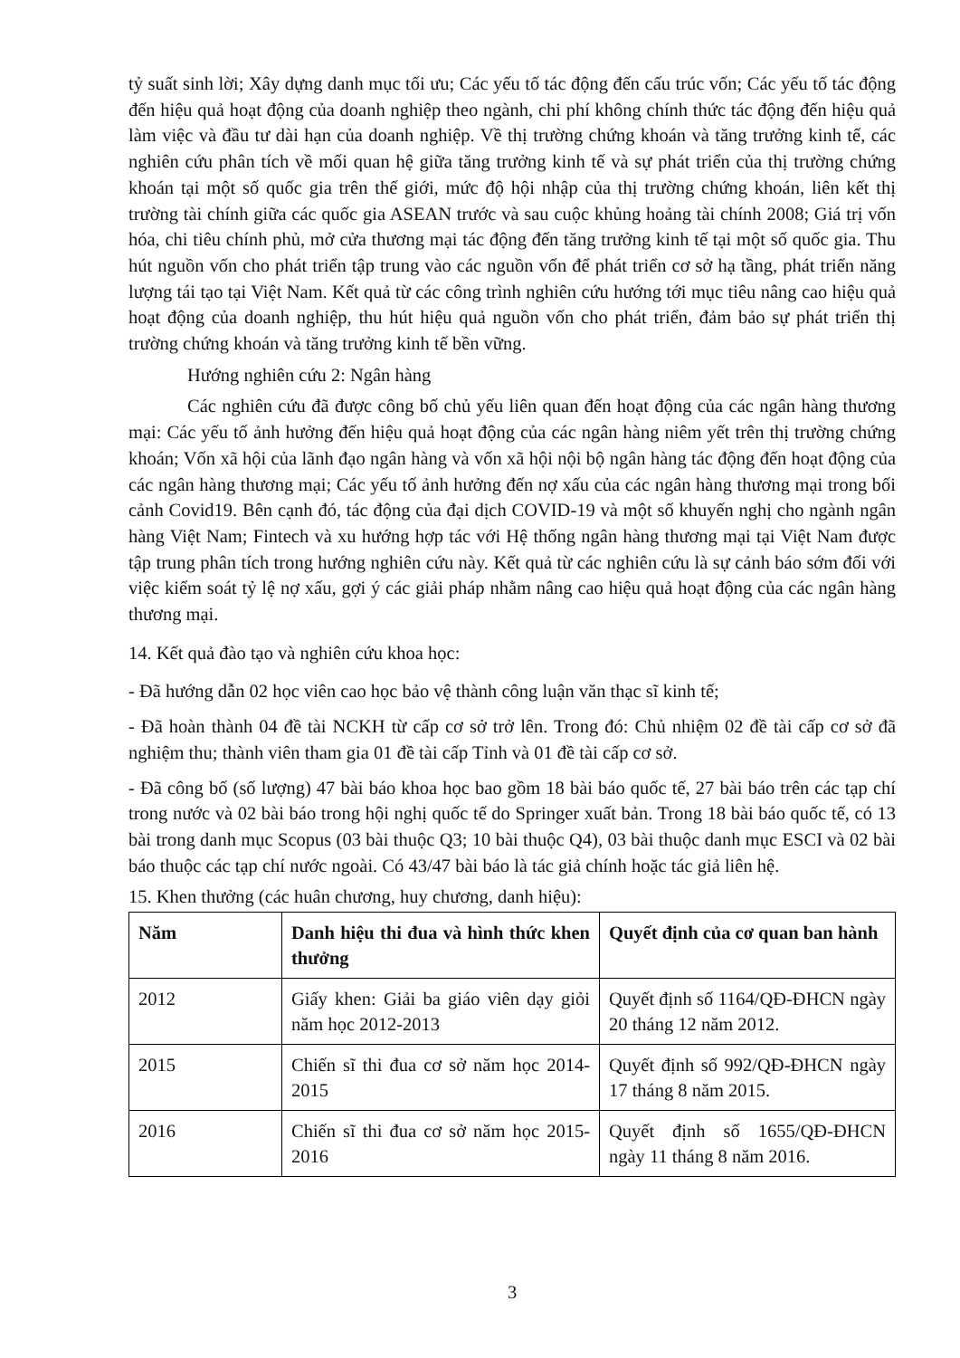tỷ suất sinh lời; Xây dựng danh mục tối ưu; Các yếu tố tác động đến cấu trúc vốn; Các yếu tố tác động đến hiệu quả hoạt động của doanh nghiệp theo ngành, chi phí không chính thức tác động đến hiệu quả làm việc và đầu tư dài hạn của doanh nghiệp. Về thị trường chứng khoán và tăng trưởng kinh tế, các nghiên cứu phân tích về mối quan hệ giữa tăng trưởng kinh tế và sự phát triển của thị trường chứng khoán tại một số quốc gia trên thế giới, mức độ hội nhập của thị trường chứng khoán, liên kết thị trường tài chính giữa các quốc gia ASEAN trước và sau cuộc khủng hoảng tài chính 2008; Giá trị vốn hóa, chi tiêu chính phủ, mở cửa thương mại tác động đến tăng trưởng kinh tế tại một số quốc gia. Thu hút nguồn vốn cho phát triển tập trung vào các nguồn vốn để phát triển cơ sở hạ tầng, phát triển năng lượng tái tạo tại Việt Nam. Kết quả từ các công trình nghiên cứu hướng tới mục tiêu nâng cao hiệu quả hoạt động của doanh nghiệp, thu hút hiệu quả nguồn vốn cho phát triển, đảm bảo sự phát triển thị trường chứng khoán và tăng trưởng kinh tế bền vững.
Hướng nghiên cứu 2: Ngân hàng
Các nghiên cứu đã được công bố chủ yếu liên quan đến hoạt động của các ngân hàng thương mại: Các yếu tố ảnh hưởng đến hiệu quả hoạt động của các ngân hàng niêm yết trên thị trường chứng khoán; Vốn xã hội của lãnh đạo ngân hàng và vốn xã hội nội bộ ngân hàng tác động đến hoạt động của các ngân hàng thương mại; Các yếu tố ảnh hưởng đến nợ xấu của các ngân hàng thương mại trong bối cảnh Covid19. Bên cạnh đó, tác động của đại dịch COVID-19 và một số khuyến nghị cho ngành ngân hàng Việt Nam; Fintech và xu hướng hợp tác với Hệ thống ngân hàng thương mại tại Việt Nam được tập trung phân tích trong hướng nghiên cứu này. Kết quả từ các nghiên cứu là sự cảnh báo sớm đối với việc kiểm soát tỷ lệ nợ xấu, gợi ý các giải pháp nhằm nâng cao hiệu quả hoạt động của các ngân hàng thương mại.
14. Kết quả đào tạo và nghiên cứu khoa học:
- Đã hướng dẫn 02 học viên cao học bảo vệ thành công luận văn thạc sĩ kinh tế;
- Đã hoàn thành 04 đề tài NCKH từ cấp cơ sở trở lên. Trong đó: Chủ nhiệm 02 đề tài cấp cơ sở đã nghiệm thu; thành viên tham gia 01 đề tài cấp Tỉnh và 01 đề tài cấp cơ sở.
- Đã công bố (số lượng) 47 bài báo khoa học bao gồm 18 bài báo quốc tế, 27 bài báo trên các tạp chí trong nước và 02 bài báo trong hội nghị quốc tế do Springer xuất bản. Trong 18 bài báo quốc tế, có 13 bài trong danh mục Scopus (03 bài thuộc Q3; 10 bài thuộc Q4), 03 bài thuộc danh mục ESCI và 02 bài báo thuộc các tạp chí nước ngoài. Có 43/47 bài báo là tác giả chính hoặc tác giả liên hệ.
15. Khen thưởng (các huân chương, huy chương, danh hiệu):
| Năm | Danh hiệu thi đua và hình thức khen thưởng | Quyết định của cơ quan ban hành |
| --- | --- | --- |
| 2012 | Giấy khen: Giải ba giáo viên dạy giỏi năm học 2012-2013 | Quyết định số 1164/QĐ-ĐHCN ngày 20 tháng 12 năm 2012. |
| 2015 | Chiến sĩ thi đua cơ sở năm học 2014-2015 | Quyết định số 992/QĐ-ĐHCN ngày 17 tháng 8 năm 2015. |
| 2016 | Chiến sĩ thi đua cơ sở năm học 2015-2016 | Quyết định số 1655/QĐ-ĐHCN ngày 11 tháng 8 năm 2016. |
3